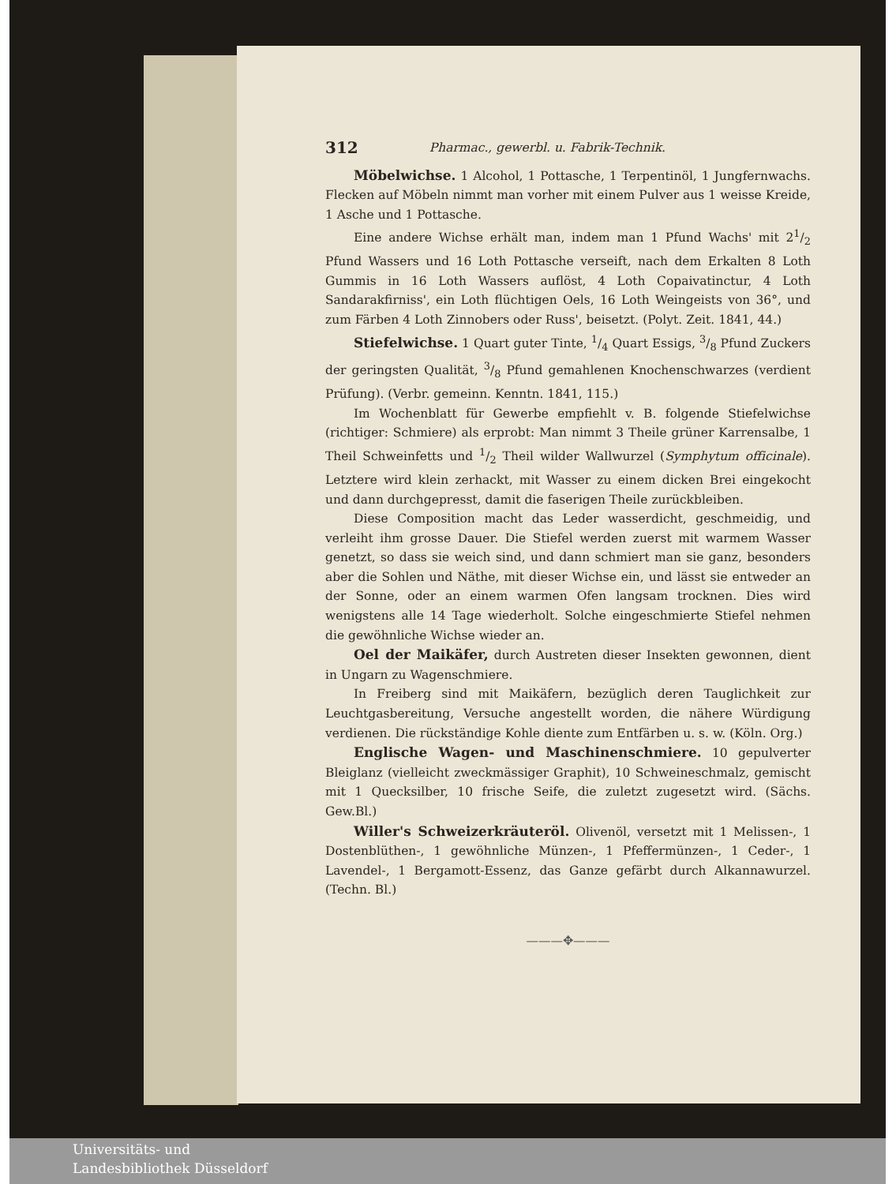312 Pharmac., gewerbl. u. Fabrik-Technik.
Möbelwichse. 1 Alcohol, 1 Pottasche, 1 Terpentinöl, 1 Jungfernwachs. Flecken auf Möbeln nimmt man vorher mit einem Pulver aus 1 weisse Kreide, 1 Asche und 1 Pottasche.
Eine andere Wichse erhält man, indem man 1 Pfund Wachs' mit 21/2 Pfund Wassers und 16 Loth Pottasche verseift, nach dem Erkalten 8 Loth Gummis in 16 Loth Wassers auflöst, 4 Loth Copaivatinctur, 4 Loth Sandarakfirniss', ein Loth flüchtigen Oels, 16 Loth Weingeists von 36°, und zum Färben 4 Loth Zinnobers oder Russ', beisetzt. (Polyt. Zeit. 1841, 44.)
Stiefelwichse. 1 Quart guter Tinte, 1/4 Quart Essigs, 3/8 Pfund Zuckers der geringsten Qualität, 3/8 Pfund gemahlenen Knochenschwarzes (verdient Prüfung). (Verbr. gemeinn. Kenntn. 1841, 115.)
Im Wochenblatt für Gewerbe empfiehlt v. B. folgende Stiefelwichse (richtiger: Schmiere) als erprobt: Man nimmt 3 Theile grüner Karrensalbe, 1 Theil Schweinfetts und 1/2 Theil wilder Wallwurzel (Symphytum officinale). Letztere wird klein zerhackt, mit Wasser zu einem dicken Brei eingekocht und dann durchgepresst, damit die faserigen Theile zurückbleiben.
Diese Composition macht das Leder wasserdicht, geschmeidig, und verleiht ihm grosse Dauer. Die Stiefel werden zuerst mit warmem Wasser genetzt, so dass sie weich sind, und dann schmiert man sie ganz, besonders aber die Sohlen und Näthe, mit dieser Wichse ein, und lässt sie entweder an der Sonne, oder an einem warmen Ofen langsam trocknen. Dies wird wenigstens alle 14 Tage wiederholt. Solche eingeschmierte Stiefel nehmen die gewöhnliche Wichse wieder an.
Oel der Maikäfer, durch Austreten dieser Insekten gewonnen, dient in Ungarn zu Wagenschmiere.
In Freiberg sind mit Maikäfern, bezüglich deren Tauglichkeit zur Leuchtgasbereitung, Versuche angestellt worden, die nähere Würdigung verdienen. Die rückständige Kohle diente zum Entfärben u. s. w. (Köln. Org.)
Englische Wagen- und Maschinenschmiere. 10 gepulverter Bleiglanz (vielleicht zweckmässiger Graphit), 10 Schweineschmalz, gemischt mit 1 Quecksilber, 10 frische Seife, die zuletzt zugesetzt wird. (Sächs. Gew.Bl.)
Willer's Schweizerkräuteröl. Olivenöl, versetzt mit 1 Melissen-, 1 Dostenblüthen-, 1 gewöhnliche Münzen-, 1 Pfeffermünzen-, 1 Ceder-, 1 Lavendel-, 1 Bergamott-Essenz, das Ganze gefärbt durch Alkannawurzel. (Techn. Bl.)
———✥———
Universitäts- und
Landesbibliothek Düsseldorf